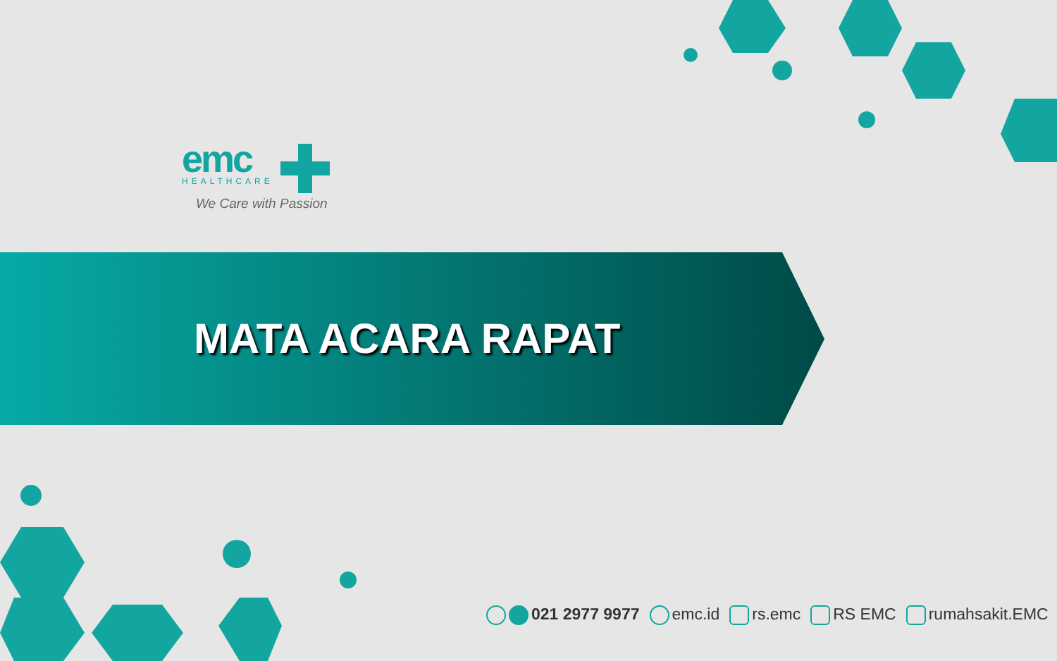emc
HEALTHCARE
We Care with Passion
MATA ACARA RAPAT
021 2977 9977 emc.id rs.emc RS EMC rumahsakit.EMC